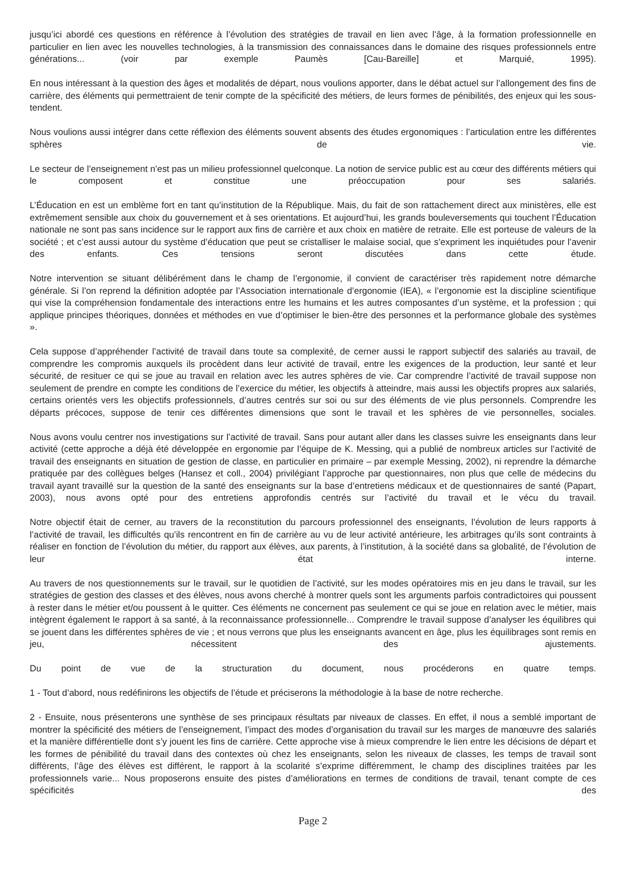jusqu’ici abordé ces questions en référence à l’évolution des stratégies de travail en lien avec l’âge, à la formation professionnelle en particulier en lien avec les nouvelles technologies, à la transmission des connaissances dans le domaine des risques professionnels entre générations... (voir par exemple Paumès [Cau-Bareille] et Marquié, 1995).
En nous intéressant à la question des âges et modalités de départ, nous voulions apporter, dans le débat actuel sur l’allongement des fins de carrière, des éléments qui permettraient de tenir compte de la spécificité des métiers, de leurs formes de pénibilités, des enjeux qui les sous-tendent.
Nous voulions aussi intégrer dans cette réflexion des éléments souvent absents des études ergonomiques : l’articulation entre les différentes sphères de vie.
Le secteur de l’enseignement n’est pas un milieu professionnel quelconque. La notion de service public est au cœur des différents métiers qui le composent et constitue une préoccupation pour ses salariés.
L’Éducation en est un emblème fort en tant qu’institution de la République. Mais, du fait de son rattachement direct aux ministères, elle est extrêmement sensible aux choix du gouvernement et à ses orientations. Et aujourd’hui, les grands bouleversements qui touchent l’Éducation nationale ne sont pas sans incidence sur le rapport aux fins de carrière et aux choix en matière de retraite. Elle est porteuse de valeurs de la société ; et c’est aussi autour du système d’éducation que peut se cristalliser le malaise social, que s’expriment les inquiétudes pour l’avenir des enfants. Ces tensions seront discutées dans cette étude.
Notre intervention se situant délibérément dans le champ de l’ergonomie, il convient de caractériser très rapidement notre démarche générale. Si l’on reprend la définition adoptée par l’Association internationale d’ergonomie (IEA), « l’ergonomie est la discipline scientifique qui vise la compréhension fondamentale des interactions entre les humains et les autres composantes d’un système, et la profession ; qui applique principes théoriques, données et méthodes en vue d’optimiser le bien-être des personnes et la performance globale des systèmes ».
Cela suppose d’appréhender l’activité de travail dans toute sa complexité, de cerner aussi le rapport subjectif des salariés au travail, de comprendre les compromis auxquels ils procèdent dans leur activité de travail, entre les exigences de la production, leur santé et leur sécurité, de resituer ce qui se joue au travail en relation avec les autres sphères de vie. Car comprendre l’activité de travail suppose non seulement de prendre en compte les conditions de l’exercice du métier, les objectifs à atteindre, mais aussi les objectifs propres aux salariés, certains orientés vers les objectifs professionnels, d’autres centrés sur soi ou sur des éléments de vie plus personnels. Comprendre les départs précoces, suppose de tenir ces différentes dimensions que sont le travail et les sphères de vie personnelles, sociales.
Nous avons voulu centrer nos investigations sur l’activité de travail. Sans pour autant aller dans les classes suivre les enseignants dans leur activité (cette approche a déjà été développée en ergonomie par l’équipe de K. Messing, qui a publié de nombreux articles sur l’activité de travail des enseignants en situation de gestion de classe, en particulier en primaire – par exemple Messing, 2002), ni reprendre la démarche pratiquée par des collègues belges (Hansez et coll., 2004) privilégiant l’approche par questionnaires, non plus que celle de médecins du travail ayant travaillé sur la question de la santé des enseignants sur la base d’entretiens médicaux et de questionnaires de santé (Papart, 2003), nous avons opté pour des entretiens approfondis centrés sur l’activité du travail et le vécu du travail.
Notre objectif était de cerner, au travers de la reconstitution du parcours professionnel des enseignants, l’évolution de leurs rapports à l’activité de travail, les difficultés qu’ils rencontrent en fin de carrière au vu de leur activité antérieure, les arbitrages qu’ils sont contraints à réaliser en fonction de l’évolution du métier, du rapport aux élèves, aux parents, à l’institution, à la société dans sa globalité, de l’évolution de leur état interne.
Au travers de nos questionnements sur le travail, sur le quotidien de l’activité, sur les modes opératoires mis en jeu dans le travail, sur les stratégies de gestion des classes et des élèves, nous avons cherché à montrer quels sont les arguments parfois contradictoires qui poussent à rester dans le métier et/ou poussent à le quitter. Ces éléments ne concernent pas seulement ce qui se joue en relation avec le métier, mais intègrent également le rapport à sa santé, à la reconnaissance professionnelle... Comprendre le travail suppose d’analyser les équilibres qui se jouent dans les différentes sphères de vie ; et nous verrons que plus les enseignants avancent en âge, plus les équilibrages sont remis en jeu, nécessitent des ajustements.
Du point de vue de la structuration du document, nous procéderons en quatre temps.
1 - Tout d’abord, nous redéfinirons les objectifs de l’étude et préciserons la méthodologie à la base de notre recherche.
2 - Ensuite, nous présenterons une synthèse de ses principaux résultats par niveaux de classes. En effet, il nous a semblé important de montrer la spécificité des métiers de l’enseignement, l’impact des modes d’organisation du travail sur les marges de manœuvre des salariés et la manière différentielle dont s’y jouent les fins de carrière. Cette approche vise à mieux comprendre le lien entre les décisions de départ et les formes de pénibilité du travail dans des contextes où chez les enseignants, selon les niveaux de classes, les temps de travail sont différents, l’âge des élèves est différent, le rapport à la scolarité s’exprime différemment, le champ des disciplines traitées par les professionnels varie... Nous proposerons ensuite des pistes d’améliorations en termes de conditions de travail, tenant compte de ces spécificités des
Page 2